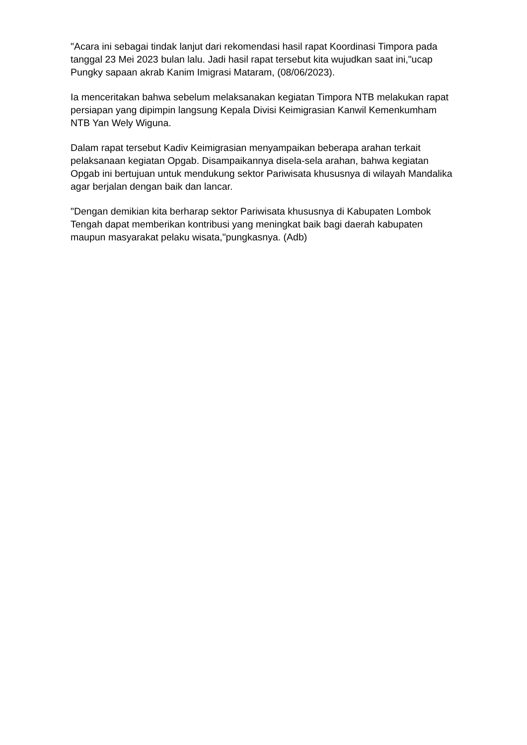"Acara ini sebagai tindak lanjut dari rekomendasi hasil rapat Koordinasi Timpora pada tanggal 23 Mei 2023 bulan lalu. Jadi hasil rapat tersebut kita wujudkan saat ini,"ucap Pungky sapaan akrab Kanim Imigrasi Mataram, (08/06/2023).
Ia menceritakan bahwa sebelum melaksanakan kegiatan Timpora NTB melakukan rapat persiapan yang dipimpin langsung Kepala Divisi Keimigrasian Kanwil Kemenkumham NTB Yan Wely Wiguna.
Dalam rapat tersebut Kadiv Keimigrasian menyampaikan beberapa arahan terkait pelaksanaan kegiatan Opgab. Disampaikannya disela-sela arahan, bahwa kegiatan Opgab ini bertujuan untuk mendukung sektor Pariwisata khususnya di wilayah Mandalika agar berjalan dengan baik dan lancar.
"Dengan demikian kita berharap sektor Pariwisata khususnya di Kabupaten Lombok Tengah dapat memberikan kontribusi yang meningkat baik bagi daerah kabupaten maupun masyarakat pelaku wisata,"pungkasnya. (Adb)